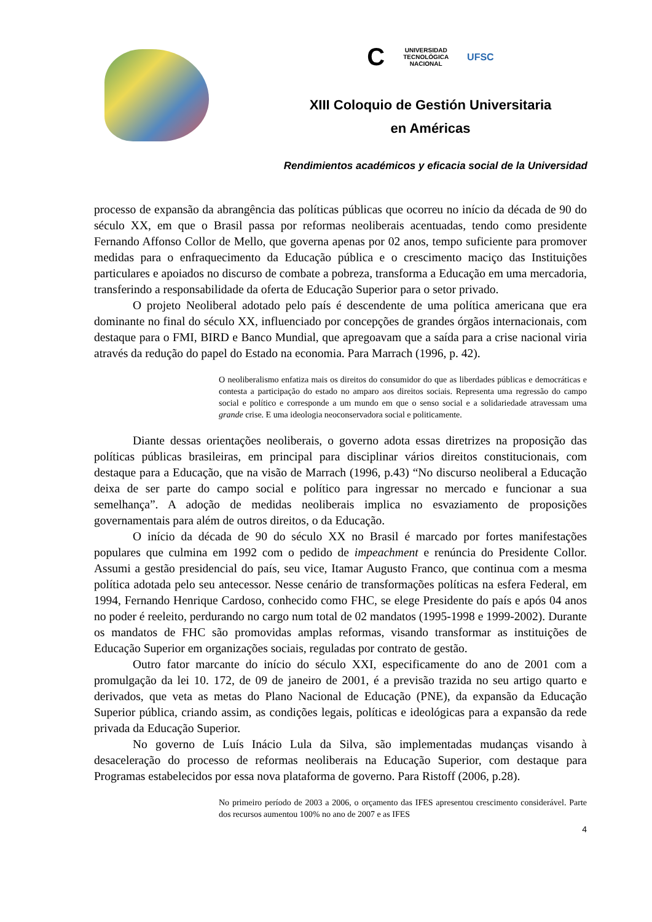C UNIVERSIDAD
TECNOLÓGICA
NACIONAL UFSC
XIII Coloquio de Gestión Universitaria
en Américas
Rendimientos académicos y eficacia social de la Universidad
processo de expansão da abrangência das políticas públicas que ocorreu no início da década de 90 do século XX, em que o Brasil passa por reformas neoliberais acentuadas, tendo como presidente Fernando Affonso Collor de Mello, que governa apenas por 02 anos, tempo suficiente para promover medidas para o enfraquecimento da Educação pública e o crescimento maciço das Instituições particulares e apoiados no discurso de combate a pobreza, transforma a Educação em uma mercadoria, transferindo a responsabilidade da oferta de Educação Superior para o setor privado.
O projeto Neoliberal adotado pelo país é descendente de uma política americana que era dominante no final do século XX, influenciado por concepções de grandes órgãos internacionais, com destaque para o FMI, BIRD e Banco Mundial, que apregoavam que a saída para a crise nacional viria através da redução do papel do Estado na economia. Para Marrach (1996, p. 42).
O neoliberalismo enfatiza mais os direitos do consumidor do que as liberdades públicas e democráticas e contesta a participação do estado no amparo aos direitos sociais. Representa uma regressão do campo social e político e corresponde a um mundo em que o senso social e a solidariedade atravessam uma grande crise. E uma ideologia neoconservadora social e politicamente.
Diante dessas orientações neoliberais, o governo adota essas diretrizes na proposição das políticas públicas brasileiras, em principal para disciplinar vários direitos constitucionais, com destaque para a Educação, que na visão de Marrach (1996, p.43) “No discurso neoliberal a Educação deixa de ser parte do campo social e político para ingressar no mercado e funcionar a sua semelhança”. A adoção de medidas neoliberais implica no esvaziamento de proposições governamentais para além de outros direitos, o da Educação.
O início da década de 90 do século XX no Brasil é marcado por fortes manifestações populares que culmina em 1992 com o pedido de impeachment e renúncia do Presidente Collor. Assumi a gestão presidencial do país, seu vice, Itamar Augusto Franco, que continua com a mesma política adotada pelo seu antecessor. Nesse cenário de transformações políticas na esfera Federal, em 1994, Fernando Henrique Cardoso, conhecido como FHC, se elege Presidente do país e após 04 anos no poder é reeleito, perdurando no cargo num total de 02 mandatos (1995-1998 e 1999-2002). Durante os mandatos de FHC são promovidas amplas reformas, visando transformar as instituições de Educação Superior em organizações sociais, reguladas por contrato de gestão.
Outro fator marcante do início do século XXI, especificamente do ano de 2001 com a promulgação da lei 10. 172, de 09 de janeiro de 2001, é a previsão trazida no seu artigo quarto e derivados, que veta as metas do Plano Nacional de Educação (PNE), da expansão da Educação Superior pública, criando assim, as condições legais, políticas e ideológicas para a expansão da rede privada da Educação Superior.
No governo de Luís Inácio Lula da Silva, são implementadas mudanças visando à desaceleração do processo de reformas neoliberais na Educação Superior, com destaque para Programas estabelecidos por essa nova plataforma de governo. Para Ristoff (2006, p.28).
No primeiro período de 2003 a 2006, o orçamento das IFES apresentou crescimento considerável. Parte dos recursos aumentou 100% no ano de 2007 e as IFES
4